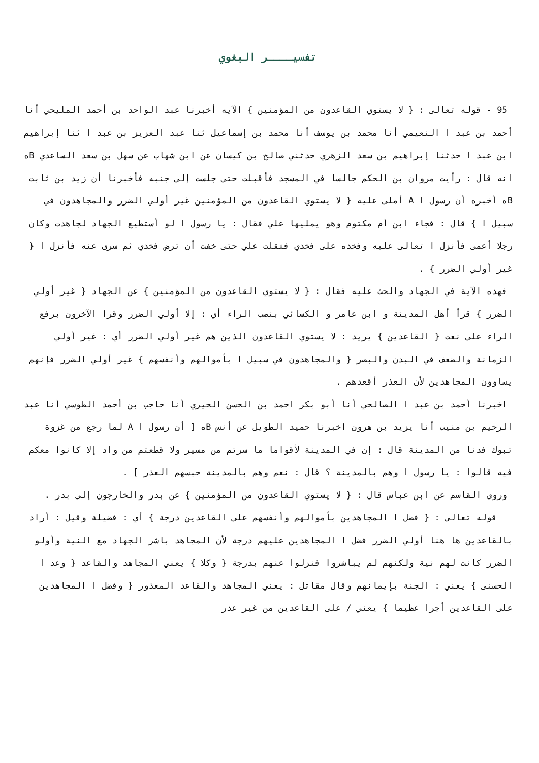تفسيــــر البغوي
95 - قوله تعالى : { لا يستوي القاعدون من المؤمنين } الآيه أخبرنا عبد الواحد بن أحمد المليحي أنا أحمد بن عبد ا النعيمي أنا محمد بن يوسف أنا محمد بن إسماعيل ثنا عبد العزيز بن عبد ا ثنا إبراهيم ابن عبد ا حدثنا إبراهيم بن سعد الزهري حدثني صالح بن كيسان عن ابن شهاب عن سهل بن سعد الساعدي Bه انه قال : رأيت مروان بن الحكم جالسا في المسجد فأقبلت حتى جلست إلى جنبه فأخبرنا أن زيد بن ثابت Bه أخبره أن رسول ا A أملى عليه { لا يستوي القاعدون من المؤمنين غير أولي الضرر والمجاهدون في سبيل ا } قال : فجاء ابن أم مكتوم وهو يمليها علي فقال : يا رسول ا لو أستطيع الجهاد لجاهدت وكان رجلا أعمى فأنزل ا تعالى عليه وفخذه على فخذي فثقلت علي حتى خفت أن ترض فخذي ثم سرى عنه فأنزل ا { غير أولي الضرر } .
فهذه الآية في الجهاد والحث عليه فقال : { لا يستوي القاعدون من المؤمنين } عن الجهاد { غير أولي الضرر } قرأ أهل المدينة و ابن عامر و الكسائي بنصب الراء أي : إلا أولي الضرر وقرا الآخرون برفع الراء على نعت { القاعدين } يريد : لا يستوي القاعدون الذين هم غير أولي الضرر أي : غير أولي الزمانة والضعف في البدن والبصر { والمجاهدون في سبيل ا بأموالهم وأنفسهم } غير أولي الضرر فإنهم يساوون المجاهدين لأن العذر أقعدهم .
اخبرنا أحمد بن عبد ا الصالحي أنا أبو بكر احمد بن الحسن الحيري أنا حاجب بن أحمد الطوسي أنا عبد الرحيم بن منيب أنا يزيد بن هرون اخبرنا حميد الطويل عن أنس Bه [ أن رسول ا A لما رجع من غزوة تبوك فدنا من المدينة قال : إن في المدينة لأقواما ما سرتم من مسير ولا قطعتم من واد إلا كانوا معكم فيه قالوا : يا رسول ا وهم بالمدينة ؟ قال : نعم وهم بالمدينة حبسهم العذر ] .
وروى القاسم عن ابن عباس قال : { لا يستوي القاعدون من المؤمنين } عن بدر والخارجون إلى بدر .
قوله تعالى : { فضل ا المجاهدين بأموالهم وأنفسهم على القاعدين درجة } أي : فضيلة وقيل : أراد بالقاعدين ها هنا أولي الضرر فضل ا المجاهدين عليهم درجة لأن المجاهد باشر الجهاد مع النية وأولو الضرر كانت لهم نية ولكنهم لم يباشروا فنزلوا عنهم بدرجة { وكلا } يعني المجاهد والقاعد { وعد ا الحسنى } يعني : الجنة بإيمانهم وقال مقاتل : يعني المجاهد والقاعد المعذور { وفضل ا المجاهدين على القاعدين أجرا عظيما } يعني / على القاعدين من غير عذر